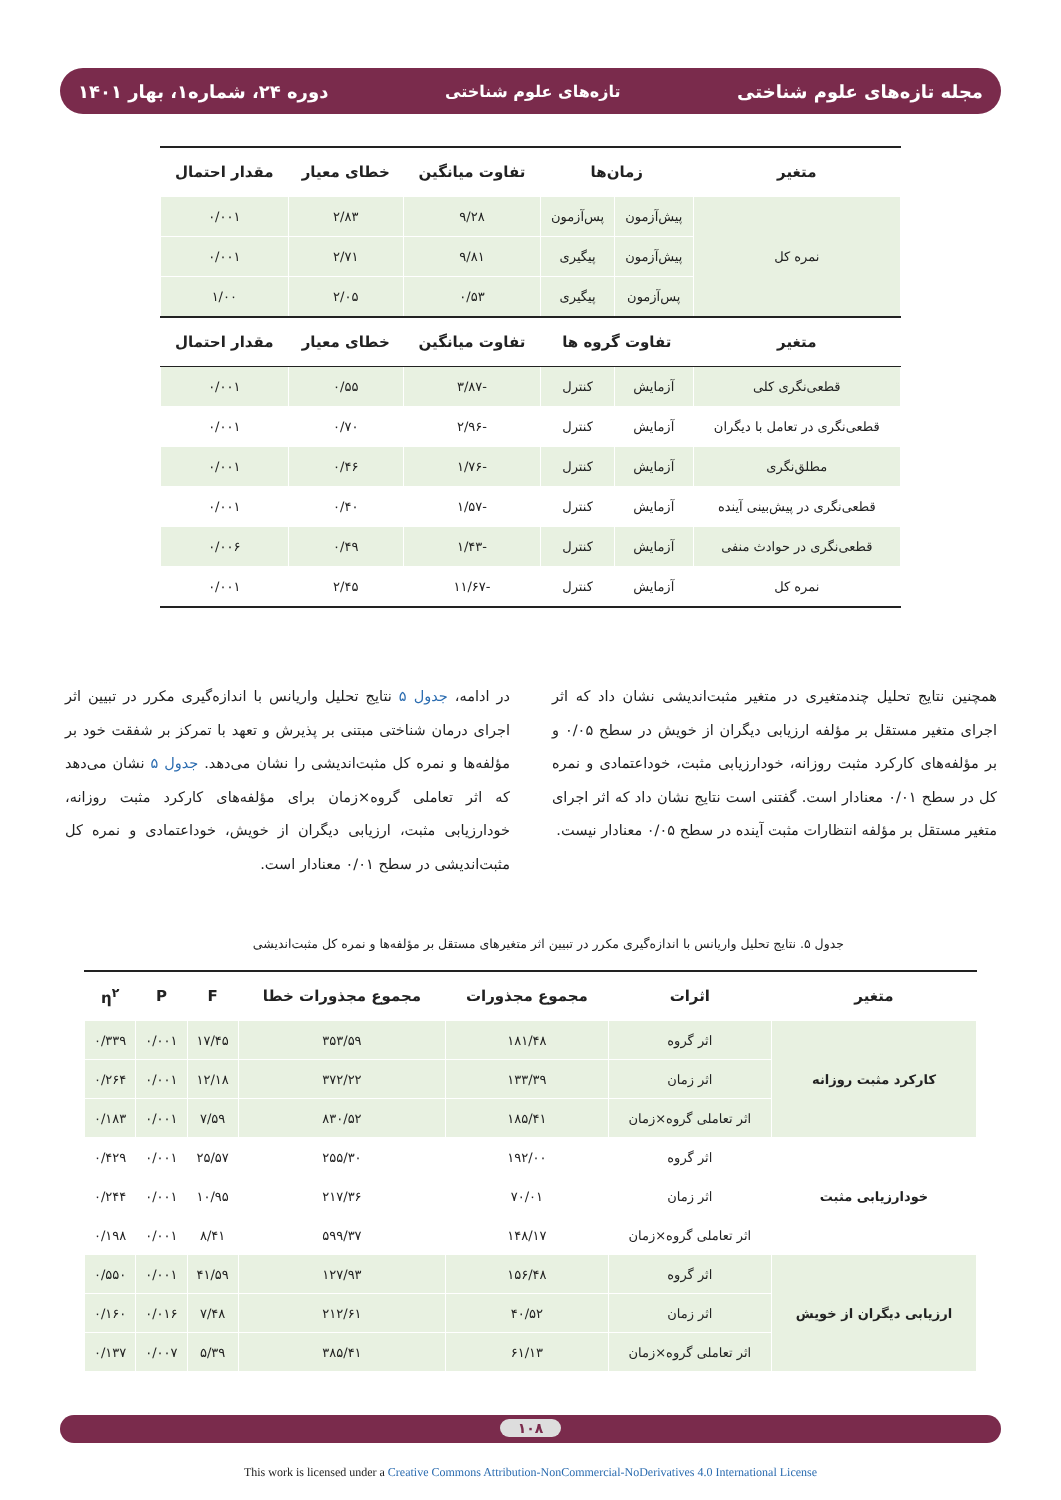مجله تازه‌های علوم شناختی تازه‌های علوم شناختی دوره ۲۴، شماره۱، بهار ۱۴۰۱
| متغیر | زمان‌ها | | تفاوت میانگین | خطای معیار | مقدار احتمال |
| --- | --- | --- | --- | --- | --- |
| نمره کل | پیش‌آزمون | پس‌آزمون | ۹/۲۸ | ۲/۸۳ | ۰/۰۰۱ |
| | پیش‌آزمون | پیگیری | ۹/۸۱ | ۲/۷۱ | ۰/۰۰۱ |
| | پس‌آزمون | پیگیری | ۰/۵۳ | ۲/۰۵ | ۱/۰۰ |
| متغیر | تفاوت گروه ها | | تفاوت میانگین | خطای معیار | مقدار احتمال |
| قطعی‌نگری کلی | آزمایش | کنترل | -۳/۸۷ | ۰/۵۵ | ۰/۰۰۱ |
| قطعی‌نگری در تعامل با دیگران | آزمایش | کنترل | -۲/۹۶ | ۰/۷۰ | ۰/۰۰۱ |
| مطلق‌نگری | آزمایش | کنترل | -۱/۷۶ | ۰/۴۶ | ۰/۰۰۱ |
| قطعی‌نگری در پیش‌بینی آینده | آزمایش | کنترل | -۱/۵۷ | ۰/۴۰ | ۰/۰۰۱ |
| قطعی‌نگری در حوادث منفی | آزمایش | کنترل | -۱/۴۳ | ۰/۴۹ | ۰/۰۰۶ |
| نمره کل | آزمایش | کنترل | -۱۱/۶۷ | ۲/۴۵ | ۰/۰۰۱ |
همچنین نتایج تحلیل چندمتغیری در متغیر مثبت‌اندیشی نشان داد که اثر اجرای متغیر مستقل بر مؤلفه ارزیابی دیگران از خویش در سطح ۰/۰۵ و بر مؤلفه‌های کارکرد مثبت روزانه، خودارزیابی مثبت، خوداعتمادی و نمره کل در سطح ۰/۰۱ معنادار است. گفتنی است نتایج نشان داد که اثر اجرای متغیر مستقل بر مؤلفه انتظارات مثبت آینده در سطح ۰/۰۵ معنادار نیست.
در ادامه، جدول ۵ نتایج تحلیل واریانس با اندازه‌گیری مکرر در تبیین اثر اجرای درمان شناختی مبتنی بر پذیرش و تعهد با تمرکز بر شفقت خود بر مؤلفه‌ها و نمره کل مثبت‌اندیشی را نشان می‌دهد. جدول ۵ نشان می‌دهد که اثر تعاملی گروه×زمان برای مؤلفه‌های کارکرد مثبت روزانه، خودارزیابی مثبت، ارزیابی دیگران از خویش، خوداعتمادی و نمره کل مثبت‌اندیشی در سطح ۰/۰۱ معنادار است.
جدول ۵. نتایج تحلیل واریانس با اندازه‌گیری مکرر در تبیین اثر متغیرهای مستقل بر مؤلفه‌ها و نمره کل مثبت‌اندیشی
| متغیر | اثرات | مجموع مجذورات | مجموع مجذورات خطا | F | P | η<sup>۲</sup> |
| --- | --- | --- | --- | --- | --- | --- |
| کارکرد مثبت روزانه | اثر گروه | ۱۸۱/۴۸ | ۳۵۳/۵۹ | ۱۷/۴۵ | ۰/۰۰۱ | ۰/۳۳۹ |
| | اثر زمان | ۱۳۳/۳۹ | ۳۷۲/۲۲ | ۱۲/۱۸ | ۰/۰۰۱ | ۰/۲۶۴ |
| | اثر تعاملی گروه×زمان | ۱۸۵/۴۱ | ۸۳۰/۵۲ | ۷/۵۹ | ۰/۰۰۱ | ۰/۱۸۳ |
| خودارزیابی مثبت | اثر گروه | ۱۹۲/۰۰ | ۲۵۵/۳۰ | ۲۵/۵۷ | ۰/۰۰۱ | ۰/۴۲۹ |
| | اثر زمان | ۷۰/۰۱ | ۲۱۷/۳۶ | ۱۰/۹۵ | ۰/۰۰۱ | ۰/۲۴۴ |
| | اثر تعاملی گروه×زمان | ۱۴۸/۱۷ | ۵۹۹/۳۷ | ۸/۴۱ | ۰/۰۰۱ | ۰/۱۹۸ |
| ارزیابی دیگران از خویش | اثر گروه | ۱۵۶/۴۸ | ۱۲۷/۹۳ | ۴۱/۵۹ | ۰/۰۰۱ | ۰/۵۵۰ |
| | اثر زمان | ۴۰/۵۲ | ۲۱۲/۶۱ | ۷/۴۸ | ۰/۰۱۶ | ۰/۱۶۰ |
| | اثر تعاملی گروه×زمان | ۶۱/۱۳ | ۳۸۵/۴۱ | ۵/۳۹ | ۰/۰۰۷ | ۰/۱۳۷ |
۱۰۸
This work is licensed under a Creative Commons Attribution-NonCommercial-NoDerivatives 4.0 International License